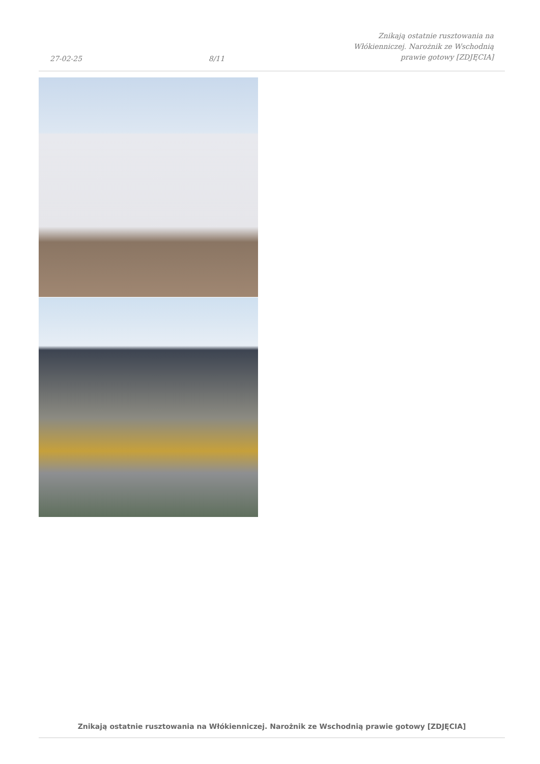27-02-25 8/11 Znikają ostatnie rusztowania na Włókienniczej. Narożnik ze Wschodnią prawie gotowy [ZDJĘCIA]
Znikają ostatnie rusztowania na Włókienniczej. Narożnik ze Wschodnią prawie gotowy [ZDJĘCIA]